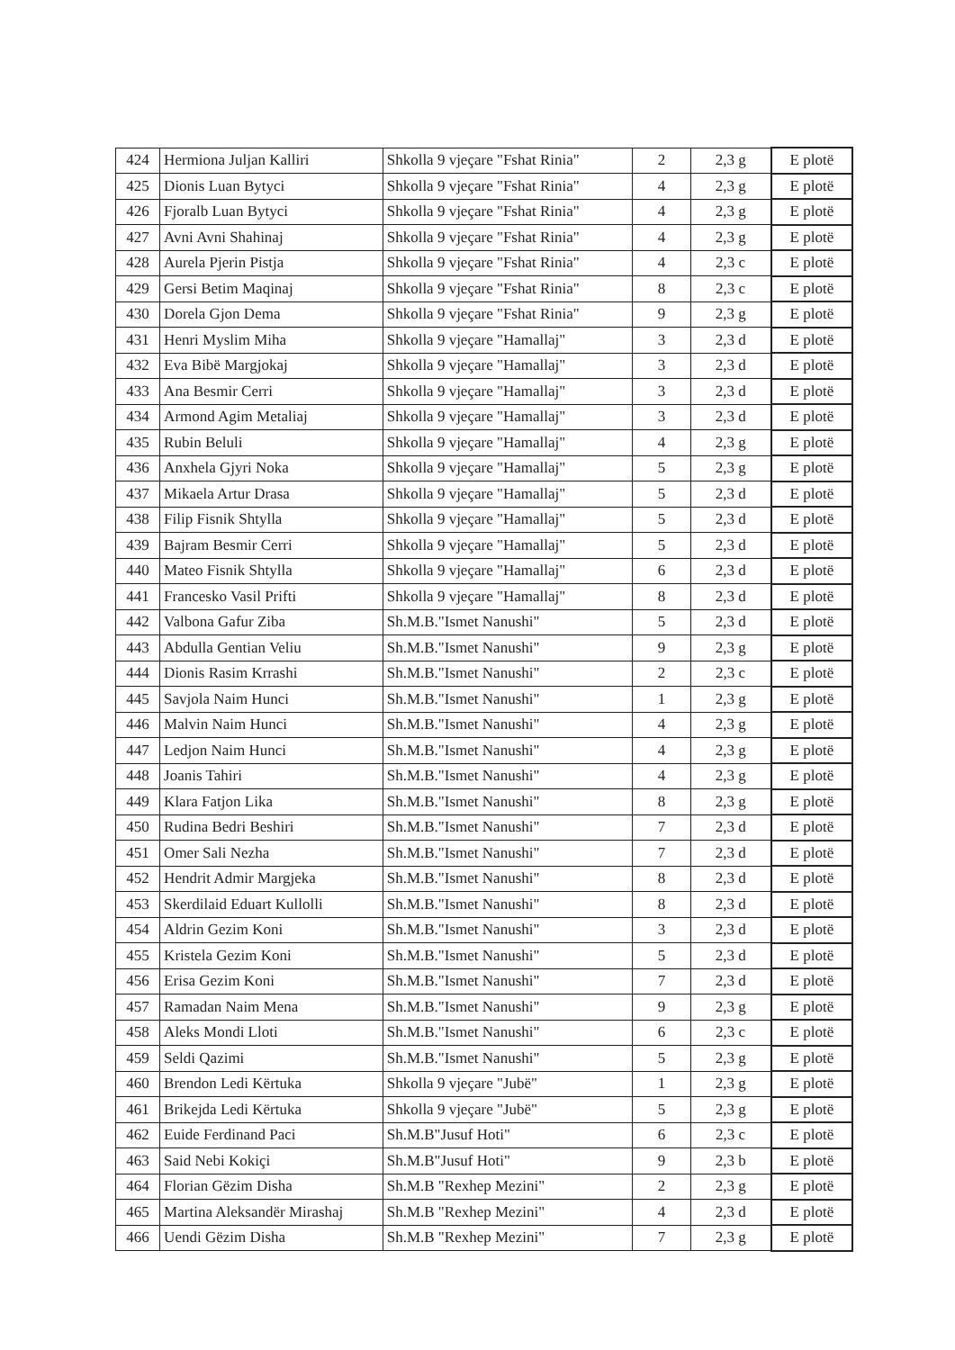| 424 | Hermiona Juljan Kalliri | Shkolla 9 vjeçare "Fshat Rinia" | 2 | 2,3 g | E plotë |
| 425 | Dionis Luan Bytyci | Shkolla 9 vjeçare "Fshat Rinia" | 4 | 2,3 g | E plotë |
| 426 | Fjoralb Luan Bytyci | Shkolla 9 vjeçare "Fshat Rinia" | 4 | 2,3 g | E plotë |
| 427 | Avni Avni Shahinaj | Shkolla 9 vjeçare "Fshat Rinia" | 4 | 2,3 g | E plotë |
| 428 | Aurela Pjerin Pistja | Shkolla 9 vjeçare "Fshat Rinia" | 4 | 2,3 c | E plotë |
| 429 | Gersi Betim Maqinaj | Shkolla 9 vjeçare "Fshat Rinia" | 8 | 2,3 c | E plotë |
| 430 | Dorela Gjon Dema | Shkolla 9 vjeçare "Fshat Rinia" | 9 | 2,3 g | E plotë |
| 431 | Henri Myslim Miha | Shkolla 9 vjeçare "Hamallaj" | 3 | 2,3 d | E plotë |
| 432 | Eva Bibë Margjokaj | Shkolla 9 vjeçare "Hamallaj" | 3 | 2,3 d | E plotë |
| 433 | Ana Besmir Cerri | Shkolla 9 vjeçare "Hamallaj" | 3 | 2,3 d | E plotë |
| 434 | Armond Agim Metaliaj | Shkolla 9 vjeçare "Hamallaj" | 3 | 2,3 d | E plotë |
| 435 | Rubin Beluli | Shkolla 9 vjeçare "Hamallaj" | 4 | 2,3 g | E plotë |
| 436 | Anxhela Gjyri Noka | Shkolla 9 vjeçare "Hamallaj" | 5 | 2,3 g | E plotë |
| 437 | Mikaela Artur Drasa | Shkolla 9 vjeçare "Hamallaj" | 5 | 2,3 d | E plotë |
| 438 | Filip Fisnik Shtylla | Shkolla 9 vjeçare "Hamallaj" | 5 | 2,3 d | E plotë |
| 439 | Bajram Besmir Cerri | Shkolla 9 vjeçare "Hamallaj" | 5 | 2,3 d | E plotë |
| 440 | Mateo Fisnik Shtylla | Shkolla 9 vjeçare "Hamallaj" | 6 | 2,3 d | E plotë |
| 441 | Francesko Vasil Prifti | Shkolla 9 vjeçare "Hamallaj" | 8 | 2,3 d | E plotë |
| 442 | Valbona Gafur Ziba | Sh.M.B."Ismet Nanushi" | 5 | 2,3 d | E plotë |
| 443 | Abdulla Gentian Veliu | Sh.M.B."Ismet Nanushi" | 9 | 2,3 g | E plotë |
| 444 | Dionis Rasim Krrashi | Sh.M.B."Ismet Nanushi" | 2 | 2,3 c | E plotë |
| 445 | Savjola Naim Hunci | Sh.M.B."Ismet Nanushi" | 1 | 2,3 g | E plotë |
| 446 | Malvin Naim Hunci | Sh.M.B."Ismet Nanushi" | 4 | 2,3 g | E plotë |
| 447 | Ledjon Naim Hunci | Sh.M.B."Ismet Nanushi" | 4 | 2,3 g | E plotë |
| 448 | Joanis Tahiri | Sh.M.B."Ismet Nanushi" | 4 | 2,3 g | E plotë |
| 449 | Klara Fatjon Lika | Sh.M.B."Ismet Nanushi" | 8 | 2,3 g | E plotë |
| 450 | Rudina Bedri Beshiri | Sh.M.B."Ismet Nanushi" | 7 | 2,3 d | E plotë |
| 451 | Omer Sali Nezha | Sh.M.B."Ismet Nanushi" | 7 | 2,3 d | E plotë |
| 452 | Hendrit Admir Margjeka | Sh.M.B."Ismet Nanushi" | 8 | 2,3 d | E plotë |
| 453 | Skerdilaid Eduart Kullolli | Sh.M.B."Ismet Nanushi" | 8 | 2,3 d | E plotë |
| 454 | Aldrin Gezim Koni | Sh.M.B."Ismet Nanushi" | 3 | 2,3 d | E plotë |
| 455 | Kristela Gezim Koni | Sh.M.B."Ismet Nanushi" | 5 | 2,3 d | E plotë |
| 456 | Erisa Gezim Koni | Sh.M.B."Ismet Nanushi" | 7 | 2,3 d | E plotë |
| 457 | Ramadan Naim Mena | Sh.M.B."Ismet Nanushi" | 9 | 2,3 g | E plotë |
| 458 | Aleks Mondi Lloti | Sh.M.B."Ismet Nanushi" | 6 | 2,3 c | E plotë |
| 459 | Seldi Qazimi | Sh.M.B."Ismet Nanushi" | 5 | 2,3 g | E plotë |
| 460 | Brendon Ledi Kërtuka | Shkolla 9 vjeçare "Jubë" | 1 | 2,3 g | E plotë |
| 461 | Brikejda Ledi Kërtuka | Shkolla 9 vjeçare "Jubë" | 5 | 2,3 g | E plotë |
| 462 | Euide Ferdinand Paci | Sh.M.B"Jusuf Hoti" | 6 | 2,3 c | E plotë |
| 463 | Said Nebi Kokiçi | Sh.M.B"Jusuf Hoti" | 9 | 2,3 b | E plotë |
| 464 | Florian Gëzim Disha | Sh.M.B "Rexhep Mezini" | 2 | 2,3 g | E plotë |
| 465 | Martina Aleksandër Mirashaj | Sh.M.B "Rexhep Mezini" | 4 | 2,3 d | E plotë |
| 466 | Uendi Gëzim Disha | Sh.M.B "Rexhep Mezini" | 7 | 2,3 g | E plotë |